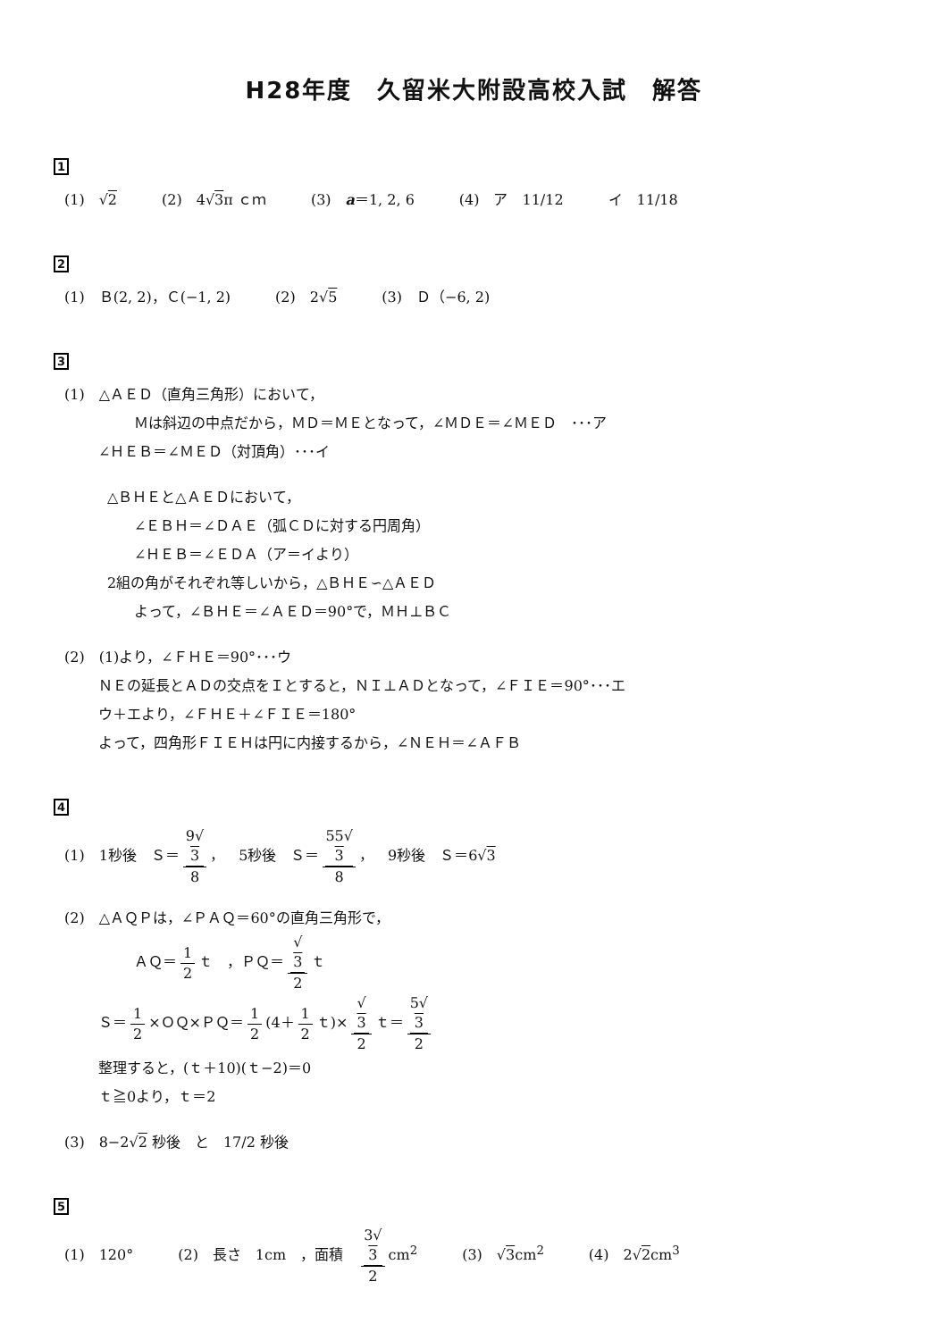H28年度　久留米大附設高校入試　解答
1
(1)　√2 (2)　4√3π ｃｍ (3)　a＝1, 2, 6 (4)　ア　11/12 イ　11/18
2
(1)　Ｂ(2, 2)，Ｃ(−1, 2) (2)　2√5 (3)　Ｄ（−6, 2)
3
(1)　△ＡＥＤ（直角三角形）において，
Ｍは斜辺の中点だから，ＭＤ＝ＭＥとなって，∠ＭＤＥ＝∠ＭＥＤ　･･･ア
∠ＨＥＢ＝∠ＭＥＤ（対頂角）･･･イ
△ＢＨＥと△ＡＥＤにおいて，
∠ＥＢＨ＝∠ＤＡＥ（弧ＣＤに対する円周角）
∠ＨＥＢ＝∠ＥＤＡ（ア＝イより）
2組の角がそれぞれ等しいから，△ＢＨＥ∽△ＡＥＤ
よって，∠ＢＨＥ＝∠ＡＥＤ＝90°で，ＭＨ⊥ＢＣ
(2)　(1)より，∠ＦＨＥ＝90°･･･ウ
ＮＥの延長とＡＤの交点をＩとすると，ＮＩ⊥ＡＤとなって，∠ＦＩＥ＝90°･･･エ
ウ＋エより，∠ＦＨＥ＋∠ＦＩＥ＝180°
よって，四角形ＦＩＥＨは円に内接するから，∠ＮＥＨ＝∠ＡＦＢ
4
(1)　1秒後　Ｓ＝ 9√
3 8 ，　5秒後　Ｓ＝ 55√
3 8 ，　9秒後　Ｓ＝6√3
(2)　△ＡＱＰは，∠ＰＡＱ＝60°の直角三角形で，
ＡＱ＝ 1 2 ｔ　，ＰＱ＝ √
3 2 ｔ
Ｓ＝ 1 2 ×ＯＱ×ＰＱ＝ 1 2 (4＋ 1 2 ｔ)× √
3 2 ｔ＝ 5√
3 2
整理すると，(ｔ＋10)(ｔ−2)＝0
ｔ≧0より，ｔ＝2
(3)　8−2√2 秒後　と　17/2 秒後
5
(1)　120° (2)　長さ　1cm　，面積　3√
3 2 cm<sup>2</sup> (3)　√3cm<sup>2</sup> (4)　2√2cm<sup>3</sup>